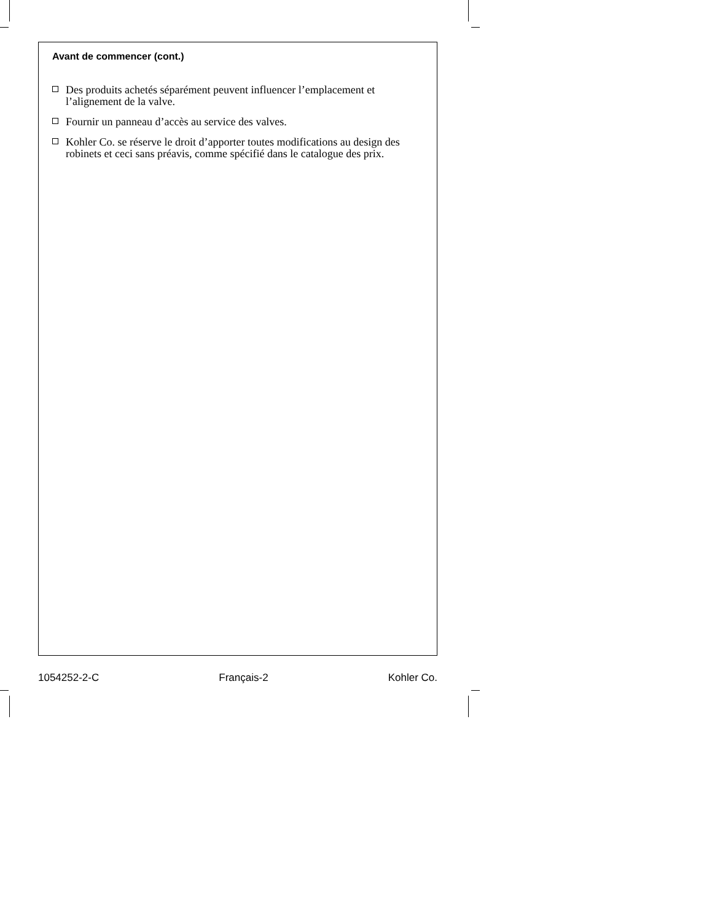Avant de commencer (cont.)
Des produits achetés séparément peuvent influencer l’emplacement et l’alignement de la valve.
Fournir un panneau d’accès au service des valves.
Kohler Co. se réserve le droit d’apporter toutes modifications au design des robinets et ceci sans préavis, comme spécifié dans le catalogue des prix.
1054252-2-C Français-2 Kohler Co.